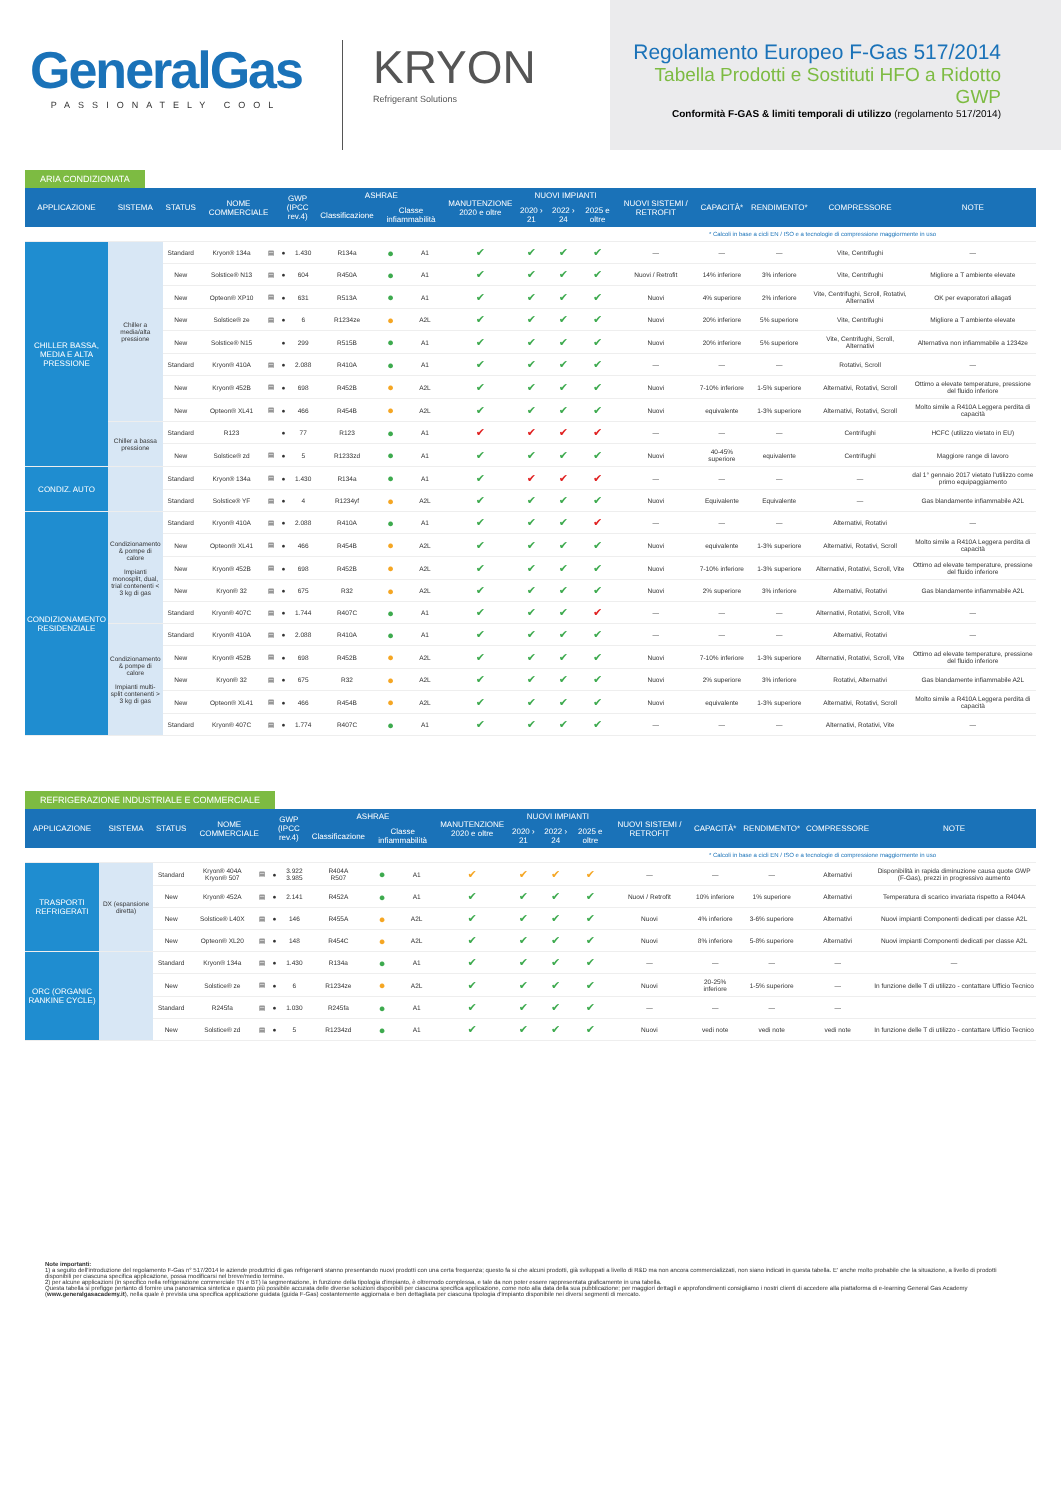GeneralGas
PASSIONATELY COOL
KRYON
Refrigerant Solutions
Regolamento Europeo F-Gas 517/2014
Tabella Prodotti e Sostituti HFO a Ridotto GWP
Conformità F-GAS & limiti temporali di utilizzo (regolamento 517/2014)
ARIA CONDIZIONATA
| APPLICAZIONE | SISTEMA | STATUS | NOME COMMERCIALE | | GWP (IPCC rev.4) | | ASHRAE | | | MANUTENZIONE 2020 e oltre | NUOVI IMPIANTI | | | NUOVI SISTEMI / RETROFIT | CAPACITÀ* | RENDIMENTO* | COMPRESSORE | NOTE |
| --- | --- | --- | --- | --- | --- | --- | --- | --- | --- | --- | --- | --- | --- | --- | --- | --- | --- | --- |
| | | | | | | | Classificazione | Classe infiammabilità | | | 2020 › 21 | 2022 › 24 | 2025 e oltre | | | | | |
| * Calcoli in base a cicli EN / ISO e a tecnologie di compressione maggiormente in uso | | | | | | | | | | | | | | | | | | |
| CHILLER BASSA, MEDIA E ALTA PRESSIONE | Chiller a media/alta pressione | Standard | Kryon® 134a | ▤ | ● | 1.430 | R134a | ● | A1 | ✔ | ✔ | ✔ | ✔ | — | — | — | Vite, Centrifughi | — |
| | | New | Solstice® N13 | ▤ | ● | 604 | R450A | ● | A1 | ✔ | ✔ | ✔ | ✔ | Nuovi / Retrofit | 14% inferiore | 3% inferiore | Vite, Centrifughi | Migliore a T ambiente elevate |
| | | New | Opteon® XP10 | ▤ | ● | 631 | R513A | ● | A1 | ✔ | ✔ | ✔ | ✔ | Nuovi | 4% superiore | 2% inferiore | Vite, Centrifughi, Scroll, Rotativi, Alternativi | OK per evaporatori allagati |
| | | New | Solstice® ze | ▤ | ● | 6 | R1234ze | ● | A2L | ✔ | ✔ | ✔ | ✔ | Nuovi | 20% inferiore | 5% superiore | Vite, Centrifughi | Migliore a T ambiente elevate |
| | | New | Solstice® N15 | | ● | 299 | R515B | ● | A1 | ✔ | ✔ | ✔ | ✔ | Nuovi | 20% inferiore | 5% superiore | Vite, Centrifughi, Scroll, Alternativi | Alternativa non infiammabile a 1234ze |
| | | Standard | Kryon® 410A | ▤ | ● | 2.088 | R410A | ● | A1 | ✔ | ✔ | ✔ | ✔ | — | — | — | Rotativi, Scroll | — |
| | | New | Kryon® 452B | ▤ | ● | 698 | R452B | ● | A2L | ✔ | ✔ | ✔ | ✔ | Nuovi | 7-10% inferiore | 1-5% superiore | Alternativi, Rotativi, Scroll | Ottimo a elevate temperature, pressione del fluido inferiore |
| | | New | Opteon® XL41 | ▤ | ● | 466 | R454B | ● | A2L | ✔ | ✔ | ✔ | ✔ | Nuovi | equivalente | 1-3% superiore | Alternativi, Rotativi, Scroll | Molto simile a R410A Leggera perdita di capacità |
| | Chiller a bassa pressione | Standard | R123 | | ● | 77 | R123 | ● | A1 | ✔ | ✔ | ✔ | ✔ | — | — | — | Centrifughi | HCFC (utilizzo vietato in EU) |
| | | New | Solstice® zd | ▤ | ● | 5 | R1233zd | ● | A1 | ✔ | ✔ | ✔ | ✔ | Nuovi | 40-45% superiore | equivalente | Centrifughi | Maggiore range di lavoro |
| CONDIZ. AUTO | | Standard | Kryon® 134a | ▤ | ● | 1.430 | R134a | ● | A1 | ✔ | ✔ | ✔ | ✔ | — | — | — | — | dal 1° gennaio 2017 vietato l'utilizzo come primo equipaggiamento |
| | | Standard | Solstice® YF | ▤ | ● | 4 | R1234yf | ● | A2L | ✔ | ✔ | ✔ | ✔ | Nuovi | Equivalente | Equivalente | — | Gas blandamente infiammabile A2L |
| CONDIZIONAMENTO RESIDENZIALE | Condizionamento & pompe di calore Impianti monosplit, dual, trial contenenti < 3 kg di gas | Standard | Kryon® 410A | ▤ | ● | 2.088 | R410A | ● | A1 | ✔ | ✔ | ✔ | ✔ | — | — | — | Alternativi, Rotativi | — |
| | | New | Opteon® XL41 | ▤ | ● | 466 | R454B | ● | A2L | ✔ | ✔ | ✔ | ✔ | Nuovi | equivalente | 1-3% superiore | Alternativi, Rotativi, Scroll | Molto simile a R410A Leggera perdita di capacità |
| | | New | Kryon® 452B | ▤ | ● | 698 | R452B | ● | A2L | ✔ | ✔ | ✔ | ✔ | Nuovi | 7-10% inferiore | 1-3% superiore | Alternativi, Rotativi, Scroll, Vite | Ottimo ad elevate temperature, pressione del fluido inferiore |
| | | New | Kryon® 32 | ▤ | ● | 675 | R32 | ● | A2L | ✔ | ✔ | ✔ | ✔ | Nuovi | 2% superiore | 3% inferiore | Alternativi, Rotativi | Gas blandamente infiammabile A2L |
| | | Standard | Kryon® 407C | ▤ | ● | 1.744 | R407C | ● | A1 | ✔ | ✔ | ✔ | ✔ | — | — | — | Alternativi, Rotativi, Scroll, Vite | — |
| | Condizionamento & pompe di calore Impianti multi-split contenenti > 3 kg di gas | Standard | Kryon® 410A | ▤ | ● | 2.088 | R410A | ● | A1 | ✔ | ✔ | ✔ | ✔ | — | — | — | Alternativi, Rotativi | — |
| | | New | Kryon® 452B | ▤ | ● | 698 | R452B | ● | A2L | ✔ | ✔ | ✔ | ✔ | Nuovi | 7-10% inferiore | 1-3% superiore | Alternativi, Rotativi, Scroll, Vite | Ottimo ad elevate temperature, pressione del fluido inferiore |
| | | New | Kryon® 32 | ▤ | ● | 675 | R32 | ● | A2L | ✔ | ✔ | ✔ | ✔ | Nuovi | 2% superiore | 3% inferiore | Rotativi, Alternativi | Gas blandamente infiammabile A2L |
| | | New | Opteon® XL41 | ▤ | ● | 466 | R454B | ● | A2L | ✔ | ✔ | ✔ | ✔ | Nuovi | equivalente | 1-3% superiore | Alternativi, Rotativi, Scroll | Molto simile a R410A Leggera perdita di capacità |
| | | Standard | Kryon® 407C | ▤ | ● | 1.774 | R407C | ● | A1 | ✔ | ✔ | ✔ | ✔ | — | — | — | Alternativi, Rotativi, Vite | — |
REFRIGERAZIONE INDUSTRIALE E COMMERCIALE
| APPLICAZIONE | SISTEMA | STATUS | NOME COMMERCIALE | | GWP (IPCC rev.4) | | ASHRAE | | | MANUTENZIONE 2020 e oltre | NUOVI IMPIANTI | | | NUOVI SISTEMI / RETROFIT | CAPACITÀ* | RENDIMENTO* | COMPRESSORE | NOTE |
| --- | --- | --- | --- | --- | --- | --- | --- | --- | --- | --- | --- | --- | --- | --- | --- | --- | --- | --- |
| | | | | | | | Classificazione | Classe infiammabilità | | | 2020 › 21 | 2022 › 24 | 2025 e oltre | | | | | |
| * Calcoli in base a cicli EN / ISO e a tecnologie di compressione maggiormente in uso | | | | | | | | | | | | | | | | | | |
| TRASPORTI REFRIGERATI | DX (espansione diretta) | Standard | Kryon® 404A Kryon® 507 | ▤ | ● | 3.922 3.985 | R404A R507 | ● | A1 | ✔ | ✔ | ✔ | ✔ | — | — | — | Alternativi | Disponibilità in rapida diminuzione causa quote GWP (F-Gas), prezzi in progressivo aumento |
| | | New | Kryon® 452A | ▤ | ● | 2.141 | R452A | ● | A1 | ✔ | ✔ | ✔ | ✔ | Nuovi / Retrofit | 10% inferiore | 1% superiore | Alternativi | Temperatura di scarico invariata rispetto a R404A |
| | | New | Solstice® L40X | ▤ | ● | 146 | R455A | ● | A2L | ✔ | ✔ | ✔ | ✔ | Nuovi | 4% inferiore | 3-6% superiore | Alternativi | Nuovi impianti Componenti dedicati per classe A2L |
| | | New | Opteon® XL20 | ▤ | ● | 148 | R454C | ● | A2L | ✔ | ✔ | ✔ | ✔ | Nuovi | 8% inferiore | 5-8% superiore | Alternativi | Nuovi impianti Componenti dedicati per classe A2L |
| ORC (ORGANIC RANKINE CYCLE) | | Standard | Kryon® 134a | ▤ | ● | 1.430 | R134a | ● | A1 | ✔ | ✔ | ✔ | ✔ | — | — | — | — | — |
| | | New | Solstice® ze | ▤ | ● | 6 | R1234ze | ● | A2L | ✔ | ✔ | ✔ | ✔ | Nuovi | 20-25% inferiore | 1-5% superiore | — | In funzione delle T di utilizzo - contattare Ufficio Tecnico |
| | | Standard | R245fa | ▤ | ● | 1.030 | R245fa | ● | A1 | ✔ | ✔ | ✔ | ✔ | — | — | — | — | |
| | | New | Solstice® zd | ▤ | ● | 5 | R1234zd | ● | A1 | ✔ | ✔ | ✔ | ✔ | Nuovi | vedi note | vedi note | vedi note | In funzione delle T di utilizzo - contattare Ufficio Tecnico |
Note importanti:
1) a seguito dell'introduzione del regolamento F-Gas n° 517/2014 le aziende produttrici di gas refrigeranti stanno presentando nuovi prodotti con una certa frequenza; questo fa si che alcuni prodotti, già sviluppati a livello di R&D ma non ancora commercializzati, non siano indicati in questa tabella. E' anche molto probabile che la situazione, a livello di prodotti disponibili per ciascuna specifica applicazione, possa modificarsi nel breve/medio termine.
2) per alcune applicazioni (in specifico nella refrigerazione commerciale TN e BT) la segmentazione, in funzione della tipologia d'impianto, è oltremodo complessa, e tale da non poter essere rappresentata graficamente in una tabella.
Questa tabella si prefigge pertanto di fornire una panoramica sintetica e quanto più possibile accurata delle diverse soluzioni disponibili per ciascuna specifica applicazione, come noto alla data della sua pubblicazione; per maggiori dettagli e approfondimenti consigliamo i nostri clienti di accedere alla piattaforma di e-learning General Gas Academy (www.generalgasacademy.it), nella quale è prevista una specifica applicazione guidata (guida F-Gas) costantemente aggiornata e ben dettagliata per ciascuna tipologia d'impianto disponibile nei diversi segmenti di mercato.